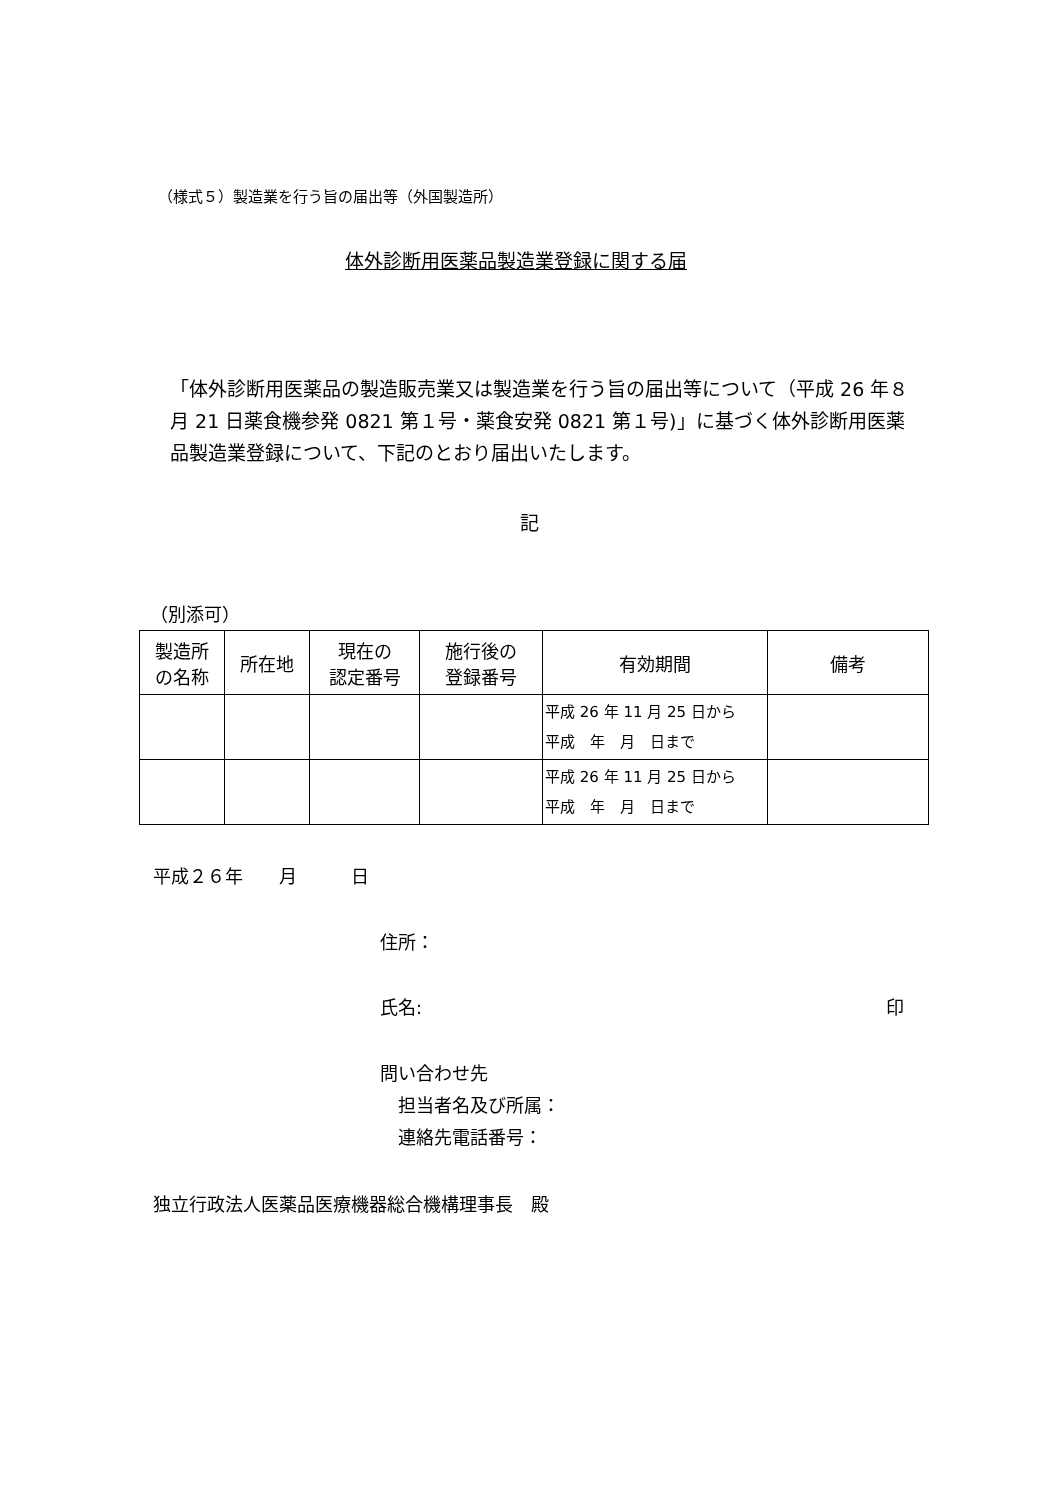（様式５）製造業を行う旨の届出等（外国製造所）
体外診断用医薬品製造業登録に関する届
「体外診断用医薬品の製造販売業又は製造業を行う旨の届出等について（平成 26 年８月 21 日薬食機参発 0821 第１号・薬食安発 0821 第１号)」に基づく体外診断用医薬品製造業登録について、下記のとおり届出いたします。
記
（別添可）
| 製造所 の名称 | 所在地 | 現在の 認定番号 | 施行後の 登録番号 | 有効期間 | 備考 |
| --- | --- | --- | --- | --- | --- |
| | | | | 平成 26 年 11 月 25 日から 平成 年 月 日まで | |
| | | | | 平成 26 年 11 月 25 日から 平成 年 月 日まで | |
平成２６年　　月　　　日
住所：
氏名: 印
問い合わせ先
　担当者名及び所属：
　連絡先電話番号：
独立行政法人医薬品医療機器総合機構理事長　殿